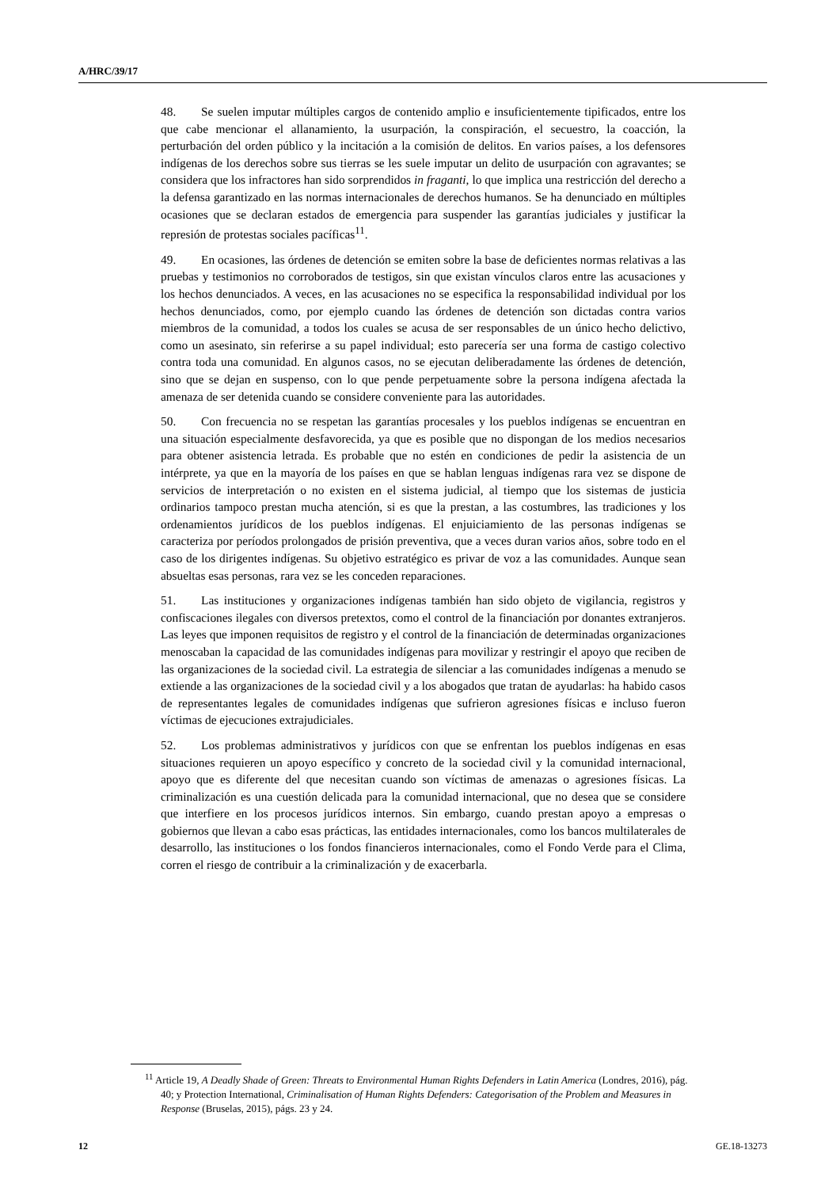A/HRC/39/17
48. Se suelen imputar múltiples cargos de contenido amplio e insuficientemente tipificados, entre los que cabe mencionar el allanamiento, la usurpación, la conspiración, el secuestro, la coacción, la perturbación del orden público y la incitación a la comisión de delitos. En varios países, a los defensores indígenas de los derechos sobre sus tierras se les suele imputar un delito de usurpación con agravantes; se considera que los infractores han sido sorprendidos in fraganti, lo que implica una restricción del derecho a la defensa garantizado en las normas internacionales de derechos humanos. Se ha denunciado en múltiples ocasiones que se declaran estados de emergencia para suspender las garantías judiciales y justificar la represión de protestas sociales pacíficas<sup>11</sup>.
49. En ocasiones, las órdenes de detención se emiten sobre la base de deficientes normas relativas a las pruebas y testimonios no corroborados de testigos, sin que existan vínculos claros entre las acusaciones y los hechos denunciados. A veces, en las acusaciones no se especifica la responsabilidad individual por los hechos denunciados, como, por ejemplo cuando las órdenes de detención son dictadas contra varios miembros de la comunidad, a todos los cuales se acusa de ser responsables de un único hecho delictivo, como un asesinato, sin referirse a su papel individual; esto parecería ser una forma de castigo colectivo contra toda una comunidad. En algunos casos, no se ejecutan deliberadamente las órdenes de detención, sino que se dejan en suspenso, con lo que pende perpetuamente sobre la persona indígena afectada la amenaza de ser detenida cuando se considere conveniente para las autoridades.
50. Con frecuencia no se respetan las garantías procesales y los pueblos indígenas se encuentran en una situación especialmente desfavorecida, ya que es posible que no dispongan de los medios necesarios para obtener asistencia letrada. Es probable que no estén en condiciones de pedir la asistencia de un intérprete, ya que en la mayoría de los países en que se hablan lenguas indígenas rara vez se dispone de servicios de interpretación o no existen en el sistema judicial, al tiempo que los sistemas de justicia ordinarios tampoco prestan mucha atención, si es que la prestan, a las costumbres, las tradiciones y los ordenamientos jurídicos de los pueblos indígenas. El enjuiciamiento de las personas indígenas se caracteriza por períodos prolongados de prisión preventiva, que a veces duran varios años, sobre todo en el caso de los dirigentes indígenas. Su objetivo estratégico es privar de voz a las comunidades. Aunque sean absueltas esas personas, rara vez se les conceden reparaciones.
51. Las instituciones y organizaciones indígenas también han sido objeto de vigilancia, registros y confiscaciones ilegales con diversos pretextos, como el control de la financiación por donantes extranjeros. Las leyes que imponen requisitos de registro y el control de la financiación de determinadas organizaciones menoscaban la capacidad de las comunidades indígenas para movilizar y restringir el apoyo que reciben de las organizaciones de la sociedad civil. La estrategia de silenciar a las comunidades indígenas a menudo se extiende a las organizaciones de la sociedad civil y a los abogados que tratan de ayudarlas: ha habido casos de representantes legales de comunidades indígenas que sufrieron agresiones físicas e incluso fueron víctimas de ejecuciones extrajudiciales.
52. Los problemas administrativos y jurídicos con que se enfrentan los pueblos indígenas en esas situaciones requieren un apoyo específico y concreto de la sociedad civil y la comunidad internacional, apoyo que es diferente del que necesitan cuando son víctimas de amenazas o agresiones físicas. La criminalización es una cuestión delicada para la comunidad internacional, que no desea que se considere que interfiere en los procesos jurídicos internos. Sin embargo, cuando prestan apoyo a empresas o gobiernos que llevan a cabo esas prácticas, las entidades internacionales, como los bancos multilaterales de desarrollo, las instituciones o los fondos financieros internacionales, como el Fondo Verde para el Clima, corren el riesgo de contribuir a la criminalización y de exacerbarla.
<sup>11</sup> Article 19, A Deadly Shade of Green: Threats to Environmental Human Rights Defenders in Latin America (Londres, 2016), pág. 40; y Protection International, Criminalisation of Human Rights Defenders: Categorisation of the Problem and Measures in Response (Bruselas, 2015), págs. 23 y 24.
12 GE.18-13273